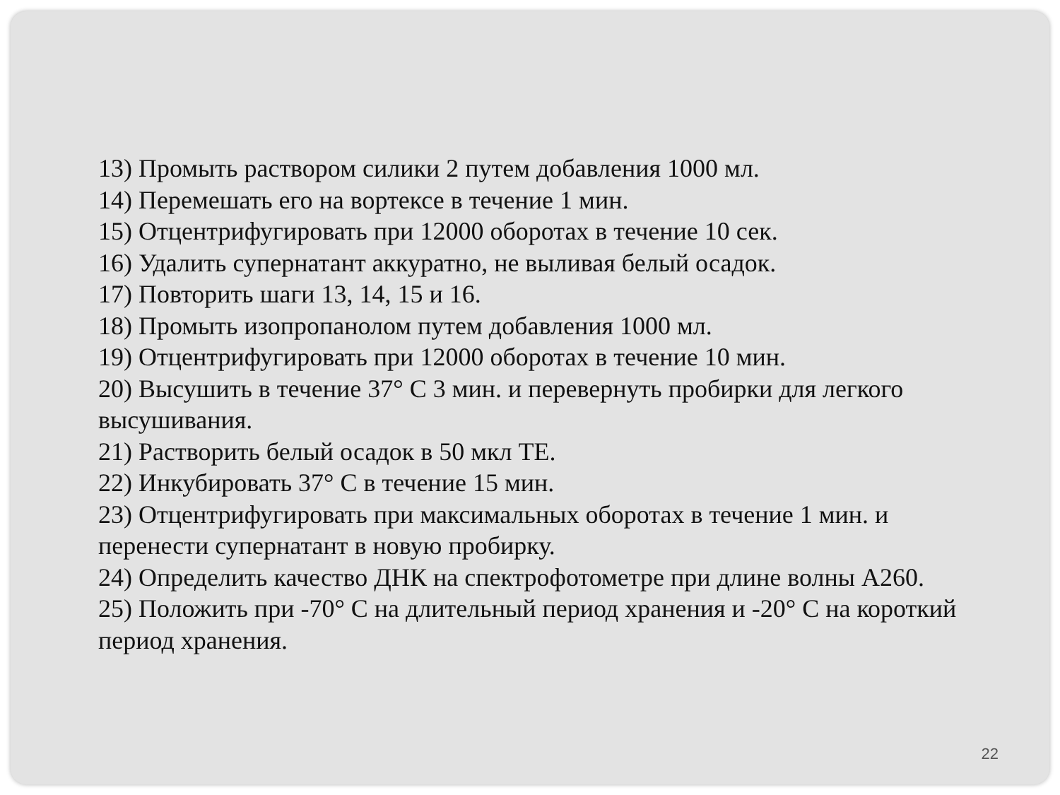13) Промыть раствором силики 2 путем добавления 1000 мл.
14) Перемешать его на вортексе в течение 1 мин.
15) Отцентрифугировать при 12000 оборотах в течение 10 сек.
16) Удалить супернатант аккуратно, не выливая белый осадок.
17) Повторить шаги 13, 14, 15 и 16.
18) Промыть изопропанолом путем добавления 1000 мл.
19) Отцентрифугировать при 12000 оборотах в течение 10 мин.
20) Высушить в течение 37° С 3 мин. и перевернуть пробирки для легкого высушивания.
21) Растворить белый осадок в 50 мкл ТЕ.
22) Инкубировать 37° С в течение 15 мин.
23) Отцентрифугировать при максимальных оборотах в течение 1 мин. и перенести супернатант в новую пробирку.
24) Определить качество ДНК на спектрофотометре при длине волны А260.
25) Положить при -70° С на длительный период хранения и -20° С на короткий период хранения.
22